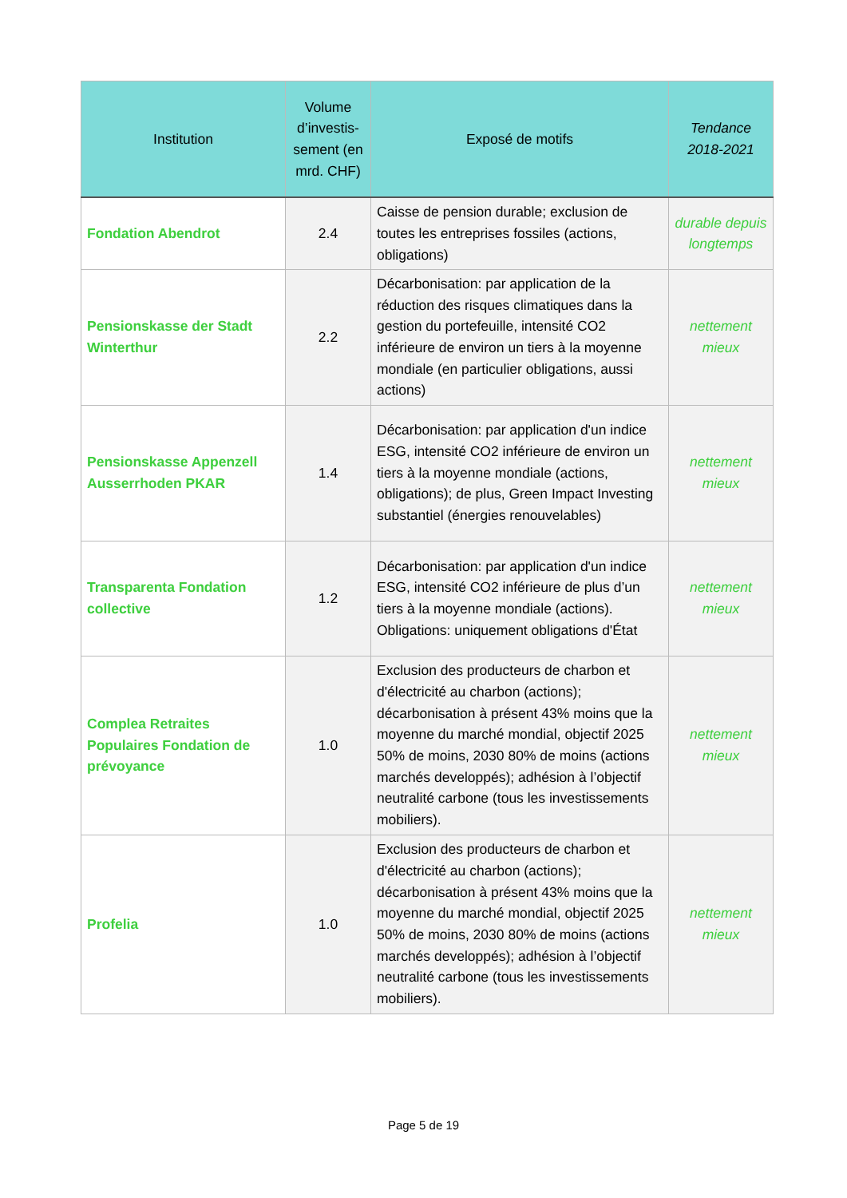| Institution | Volume d’investis-sement (en mrd. CHF) | Exposé de motifs | Tendance 2018-2021 |
| --- | --- | --- | --- |
| Fondation Abendrot | 2.4 | Caisse de pension durable; exclusion de toutes les entreprises fossiles (actions, obligations) | durable depuis longtemps |
| Pensionskasse der Stadt Winterthur | 2.2 | Décarbonisation: par application de la réduction des risques climatiques dans la gestion du portefeuille, intensité CO2 inférieure de environ un tiers à la moyenne mondiale (en particulier obligations, aussi actions) | nettement mieux |
| Pensionskasse Appenzell Ausserrhoden PKAR | 1.4 | Décarbonisation: par application d'un indice ESG, intensité CO2 inférieure de environ un tiers à la moyenne mondiale (actions, obligations); de plus, Green Impact Investing substantiel (énergies renouvelables) | nettement mieux |
| Transparenta Fondation collective | 1.2 | Décarbonisation: par application d'un indice ESG, intensité CO2 inférieure de plus d’un tiers à la moyenne mondiale (actions). Obligations: uniquement obligations d'État | nettement mieux |
| Complea Retraites Populaires Fondation de prévoyance | 1.0 | Exclusion des producteurs de charbon et d'électricité au charbon (actions); décarbonisation à présent 43% moins que la moyenne du marché mondial, objectif 2025 50% de moins, 2030 80% de moins (actions marchés developpés); adhésion à l’objectif neutralité carbone (tous les investissements mobiliers). | nettement mieux |
| Profelia | 1.0 | Exclusion des producteurs de charbon et d'électricité au charbon (actions); décarbonisation à présent 43% moins que la moyenne du marché mondial, objectif 2025 50% de moins, 2030 80% de moins (actions marchés developpés); adhésion à l’objectif neutralité carbone (tous les investissements mobiliers). | nettement mieux |
Page 5 de 19